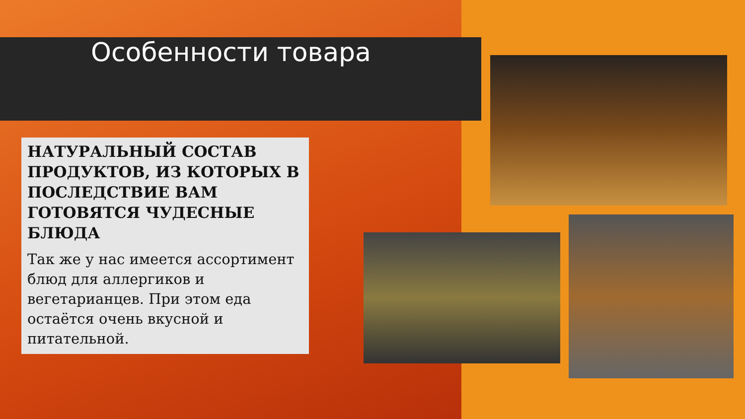Особенности товара
НАТУРАЛЬНЫЙ СОСТАВ ПРОДУКТОВ, ИЗ КОТОРЫХ В ПОСЛЕДСТВИЕ ВАМ ГОТОВЯТСЯ ЧУДЕСНЫЕ БЛЮДА
Так же у нас имеется ассортимент блюд для аллергиков и вегетарианцев. При этом еда остаётся очень вкусной и питательной.